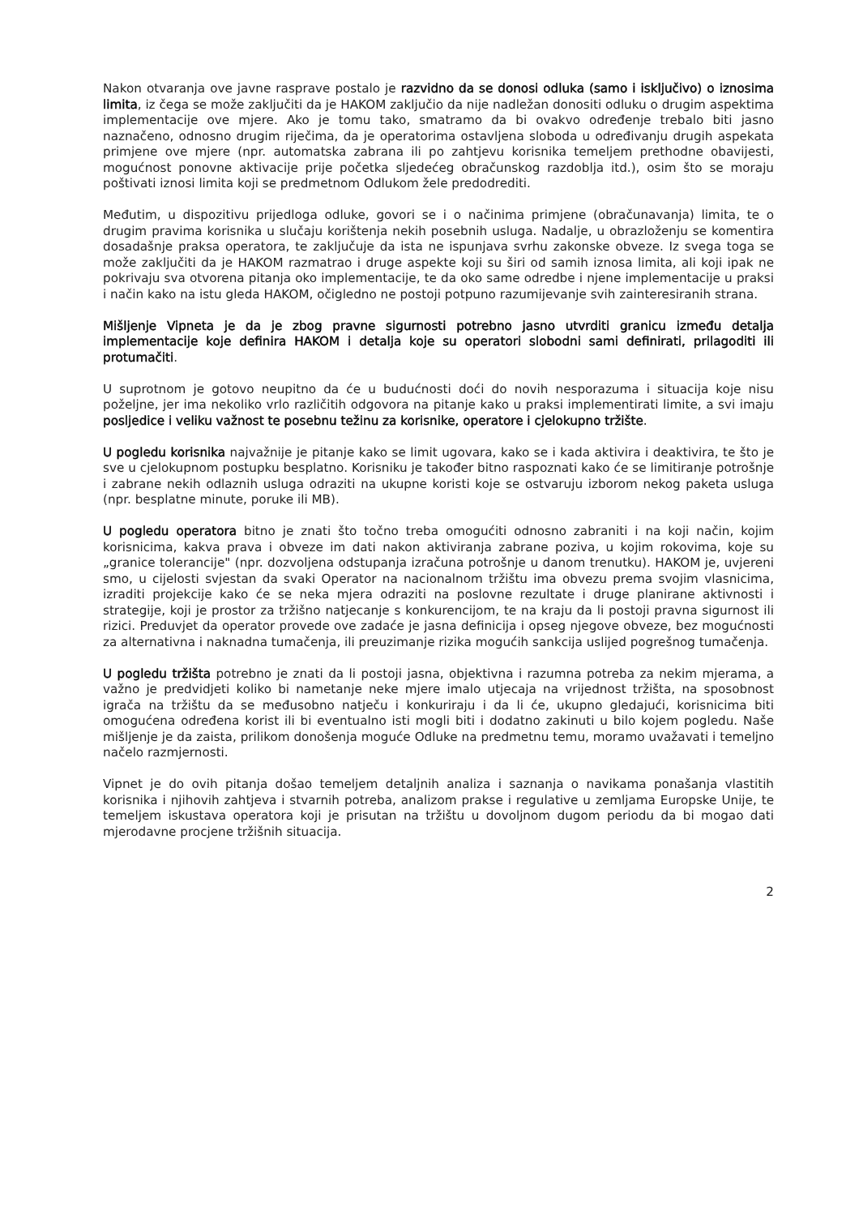Nakon otvaranja ove javne rasprave postalo je razvidno da se donosi odluka (samo i isključivo) o iznosima limita, iz čega se može zaključiti da je HAKOM zaključio da nije nadležan donositi odluku o drugim aspektima implementacije ove mjere. Ako je tomu tako, smatramo da bi ovakvo određenje trebalo biti jasno naznačeno, odnosno drugim riječima, da je operatorima ostavljena sloboda u određivanju drugih aspekata primjene ove mjere (npr. automatska zabrana ili po zahtjevu korisnika temeljem prethodne obavijesti, mogućnost ponovne aktivacije prije početka sljedećeg obračunskog razdoblja itd.), osim što se moraju poštivati iznosi limita koji se predmetnom Odlukom žele predodrediti.
Međutim, u dispozitivu prijedloga odluke, govori se i o načinima primjene (obračunavanja) limita, te o drugim pravima korisnika u slučaju korištenja nekih posebnih usluga. Nadalje, u obrazloženju se komentira dosadašnje praksa operatora, te zaključuje da ista ne ispunjava svrhu zakonske obveze. Iz svega toga se može zaključiti da je HAKOM razmatrao i druge aspekte koji su širi od samih iznosa limita, ali koji ipak ne pokrivaju sva otvorena pitanja oko implementacije, te da oko same odredbe i njene implementacije u praksi i način kako na istu gleda HAKOM, očigledno ne postoji potpuno razumijevanje svih zainteresiranih strana.
Mišljenje Vipneta je da je zbog pravne sigurnosti potrebno jasno utvrditi granicu između detalja implementacije koje definira HAKOM i detalja koje su operatori slobodni sami definirati, prilagoditi ili protumačiti.
U suprotnom je gotovo neupitno da će u budućnosti doći do novih nesporazuma i situacija koje nisu poželjne, jer ima nekoliko vrlo različitih odgovora na pitanje kako u praksi implementirati limite, a svi imaju posljedice i veliku važnost te posebnu težinu za korisnike, operatore i cjelokupno tržište.
U pogledu korisnika najvažnije je pitanje kako se limit ugovara, kako se i kada aktivira i deaktivira, te što je sve u cjelokupnom postupku besplatno. Korisniku je također bitno raspoznati kako će se limitiranje potrošnje i zabrane nekih odlaznih usluga odraziti na ukupne koristi koje se ostvaruju izborom nekog paketa usluga (npr. besplatne minute, poruke ili MB).
U pogledu operatora bitno je znati što točno treba omogućiti odnosno zabraniti i na koji način, kojim korisnicima, kakva prava i obveze im dati nakon aktiviranja zabrane poziva, u kojim rokovima, koje su „granice tolerancije" (npr. dozvoljena odstupanja izračuna potrošnje u danom trenutku). HAKOM je, uvjereni smo, u cijelosti svjestan da svaki Operator na nacionalnom tržištu ima obvezu prema svojim vlasnicima, izraditi projekcije kako će se neka mjera odraziti na poslovne rezultate i druge planirane aktivnosti i strategije, koji je prostor za tržišno natjecanje s konkurencijom, te na kraju da li postoji pravna sigurnost ili rizici. Preduvjet da operator provede ove zadaće je jasna definicija i opseg njegove obveze, bez mogućnosti za alternativna i naknadna tumačenja, ili preuzimanje rizika mogućih sankcija uslijed pogrešnog tumačenja.
U pogledu tržišta potrebno je znati da li postoji jasna, objektivna i razumna potreba za nekim mjerama, a važno je predvidjeti koliko bi nametanje neke mjere imalo utjecaja na vrijednost tržišta, na sposobnost igrača na tržištu da se međusobno natječu i konkuriraju i da li će, ukupno gledajući, korisnicima biti omogućena određena korist ili bi eventualno isti mogli biti i dodatno zakinuti u bilo kojem pogledu. Naše mišljenje je da zaista, prilikom donošenja moguće Odluke na predmetnu temu, moramo uvažavati i temeljno načelo razmjernosti.
Vipnet je do ovih pitanja došao temeljem detaljnih analiza i saznanja o navikama ponašanja vlastitih korisnika i njihovih zahtjeva i stvarnih potreba, analizom prakse i regulative u zemljama Europske Unije, te temeljem iskustava operatora koji je prisutan na tržištu u dovoljnom dugom periodu da bi mogao dati mjerodavne procjene tržišnih situacija.
2